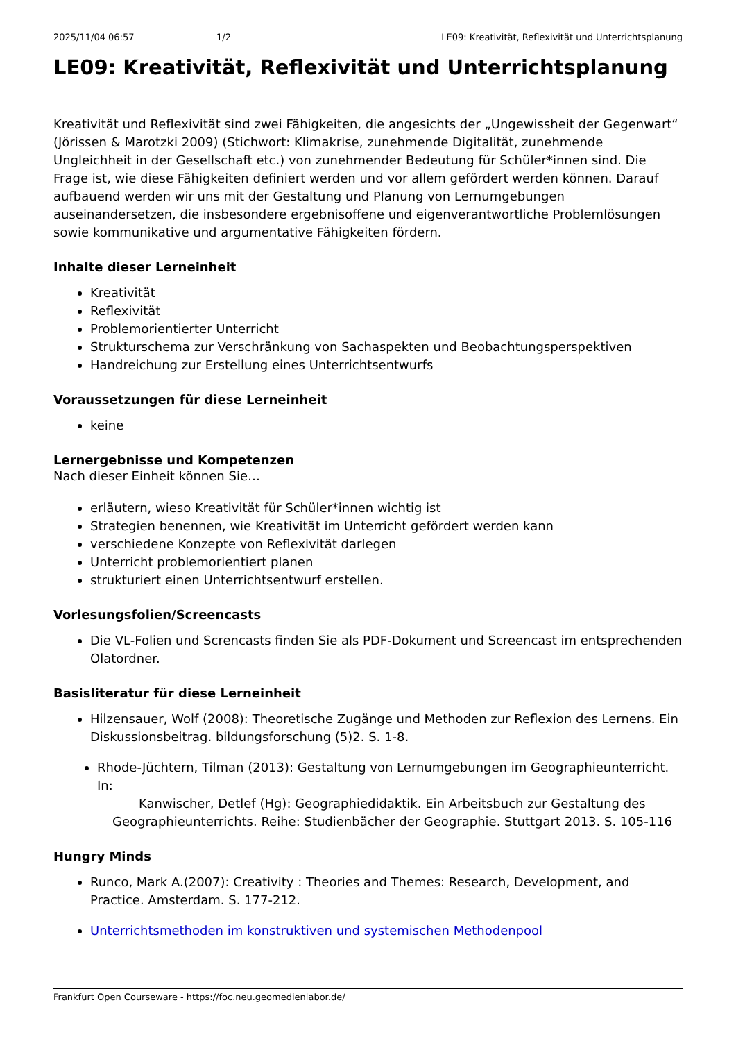2025/11/04 06:57 1/2 LE09: Kreativität, Reflexivität und Unterrichtsplanung
LE09: Kreativität, Reflexivität und Unterrichtsplanung
Kreativität und Reflexivität sind zwei Fähigkeiten, die angesichts der „Ungewissheit der Gegenwart“ (Jörissen & Marotzki 2009) (Stichwort: Klimakrise, zunehmende Digitalität, zunehmende Ungleichheit in der Gesellschaft etc.) von zunehmender Bedeutung für Schüler*innen sind. Die Frage ist, wie diese Fähigkeiten definiert werden und vor allem gefördert werden können. Darauf aufbauend werden wir uns mit der Gestaltung und Planung von Lernumgebungen auseinandersetzen, die insbesondere ergebnisoffene und eigenverantwortliche Problemlösungen sowie kommunikative und argumentative Fähigkeiten fördern.
Inhalte dieser Lerneinheit
Kreativität
Reflexivität
Problemorientierter Unterricht
Strukturschema zur Verschränkung von Sachaspekten und Beobachtungsperspektiven
Handreichung zur Erstellung eines Unterrichtsentwurfs
Voraussetzungen für diese Lerneinheit
keine
Lernergebnisse und Kompetenzen
Nach dieser Einheit können Sie…
erläutern, wieso Kreativität für Schüler*innen wichtig ist
Strategien benennen, wie Kreativität im Unterricht gefördert werden kann
verschiedene Konzepte von Reflexivität darlegen
Unterricht problemorientiert planen
strukturiert einen Unterrichtsentwurf erstellen.
Vorlesungsfolien/Screencasts
Die VL-Folien und Screncasts finden Sie als PDF-Dokument und Screencast im entsprechenden Olatordner.
Basisliteratur für diese Lerneinheit
Hilzensauer, Wolf (2008): Theoretische Zugänge und Methoden zur Reflexion des Lernens. Ein Diskussionsbeitrag. bildungsforschung (5)2. S. 1-8.
Rhode-Jüchtern, Tilman (2013): Gestaltung von Lernumgebungen im Geographieunterricht. In:
Kanwischer, Detlef (Hg): Geographiedidaktik. Ein Arbeitsbuch zur Gestaltung des
Geographieunterrichts. Reihe: Studienbächer der Geographie. Stuttgart 2013. S. 105-116
Hungry Minds
Runco, Mark A.(2007): Creativity : Theories and Themes: Research, Development, and Practice. Amsterdam. S. 177-212.
Unterrichtsmethoden im konstruktiven und systemischen Methodenpool
Frankfurt Open Courseware - https://foc.neu.geomedienlabor.de/